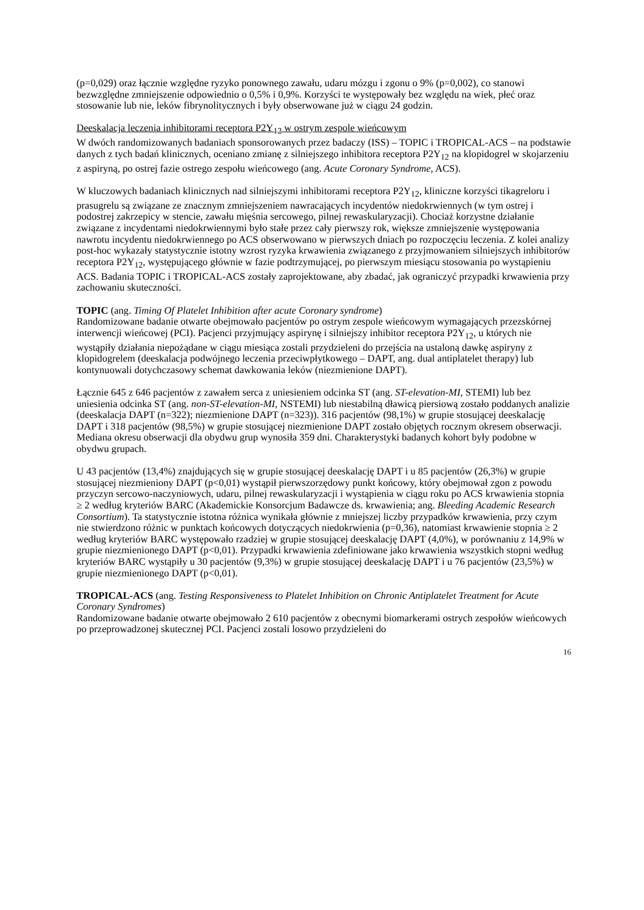(p=0,029) oraz łącznie względne ryzyko ponownego zawału, udaru mózgu i zgonu o 9% (p=0,002), co stanowi bezwzględne zmniejszenie odpowiednio o 0,5% i 0,9%. Korzyści te występowały bez względu na wiek, płeć oraz stosowanie lub nie, leków fibrynolitycznych i były obserwowane już w ciągu 24 godzin.
Deeskalacja leczenia inhibitorami receptora P2Y<sub>12</sub> w ostrym zespole wieńcowym
W dwóch randomizowanych badaniach sponsorowanych przez badaczy (ISS) – TOPIC i TROPICAL-ACS – na podstawie danych z tych badań klinicznych, oceniano zmianę z silniejszego inhibitora receptora P2Y<sub>12</sub> na klopidogrel w skojarzeniu z aspiryną, po ostrej fazie ostrego zespołu wieńcowego (ang. Acute Coronary Syndrome, ACS).
W kluczowych badaniach klinicznych nad silniejszymi inhibitorami receptora P2Y<sub>12</sub>, kliniczne korzyści tikagreloru i prasugrelu są związane ze znacznym zmniejszeniem nawracających incydentów niedokrwiennych (w tym ostrej i podostrej zakrzepicy w stencie, zawału mięśnia sercowego, pilnej rewaskularyzacji). Chociaż korzystne działanie związane z incydentami niedokrwiennymi było stałe przez cały pierwszy rok, większe zmniejszenie występowania nawrotu incydentu niedokrwiennego po ACS obserwowano w pierwszych dniach po rozpoczęciu leczenia. Z kolei analizy post-hoc wykazały statystycznie istotny wzrost ryzyka krwawienia związanego z przyjmowaniem silniejszych inhibitorów receptora P2Y<sub>12</sub>, występującego głównie w fazie podtrzymującej, po pierwszym miesiącu stosowania po wystąpieniu ACS. Badania TOPIC i TROPICAL-ACS zostały zaprojektowane, aby zbadać, jak ograniczyć przypadki krwawienia przy zachowaniu skuteczności.
TOPIC (ang. Timing Of Platelet Inhibition after acute Coronary syndrome)
Randomizowane badanie otwarte obejmowało pacjentów po ostrym zespole wieńcowym wymagających przezskórnej interwencji wieńcowej (PCI). Pacjenci przyjmujący aspirynę i silniejszy inhibitor receptora P2Y<sub>12</sub>, u których nie wystąpiły działania niepożądane w ciągu miesiąca zostali przydzieleni do przejścia na ustaloną dawkę aspiryny z klopidogrelem (deeskalacja podwójnego leczenia przeciwpłytkowego – DAPT, ang. dual antiplatelet therapy) lub kontynuowali dotychczasowy schemat dawkowania leków (niezmienione DAPT).
Łącznie 645 z 646 pacjentów z zawałem serca z uniesieniem odcinka ST (ang. ST-elevation-MI, STEMI) lub bez uniesienia odcinka ST (ang. non-ST-elevation-MI, NSTEMI) lub niestabilną dławicą piersiową zostało poddanych analizie (deeskalacja DAPT (n=322); niezmienione DAPT (n=323)). 316 pacjentów (98,1%) w grupie stosującej deeskalację DAPT i 318 pacjentów (98,5%) w grupie stosującej niezmienione DAPT zostało objętych rocznym okresem obserwacji. Mediana okresu obserwacji dla obydwu grup wynosiła 359 dni. Charakterystyki badanych kohort były podobne w obydwu grupach.
U 43 pacjentów (13,4%) znajdujących się w grupie stosującej deeskalację DAPT i u 85 pacjentów (26,3%) w grupie stosującej niezmieniony DAPT (p<0,01) wystąpił pierwszorzędowy punkt końcowy, który obejmował zgon z powodu przyczyn sercowo-naczyniowych, udaru, pilnej rewaskularyzacji i wystąpienia w ciągu roku po ACS krwawienia stopnia ≥ 2 według kryteriów BARC (Akademickie Konsorcjum Badawcze ds. krwawienia; ang. Bleeding Academic Research Consortium). Ta statystycznie istotna różnica wynikała głównie z mniejszej liczby przypadków krwawienia, przy czym nie stwierdzono różnic w punktach końcowych dotyczących niedokrwienia (p=0,36), natomiast krwawienie stopnia ≥ 2 według kryteriów BARC występowało rzadziej w grupie stosującej deeskalację DAPT (4,0%), w porównaniu z 14,9% w grupie niezmienionego DAPT (p<0,01). Przypadki krwawienia zdefiniowane jako krwawienia wszystkich stopni według kryteriów BARC wystąpiły u 30 pacjentów (9,3%) w grupie stosującej deeskalację DAPT i u 76 pacjentów (23,5%) w grupie niezmienionego DAPT (p<0,01).
TROPICAL-ACS (ang. Testing Responsiveness to Platelet Inhibition on Chronic Antiplatelet Treatment for Acute Coronary Syndromes)
Randomizowane badanie otwarte obejmowało 2 610 pacjentów z obecnymi biomarkerami ostrych zespołów wieńcowych po przeprowadzonej skutecznej PCI. Pacjenci zostali losowo przydzieleni do
16